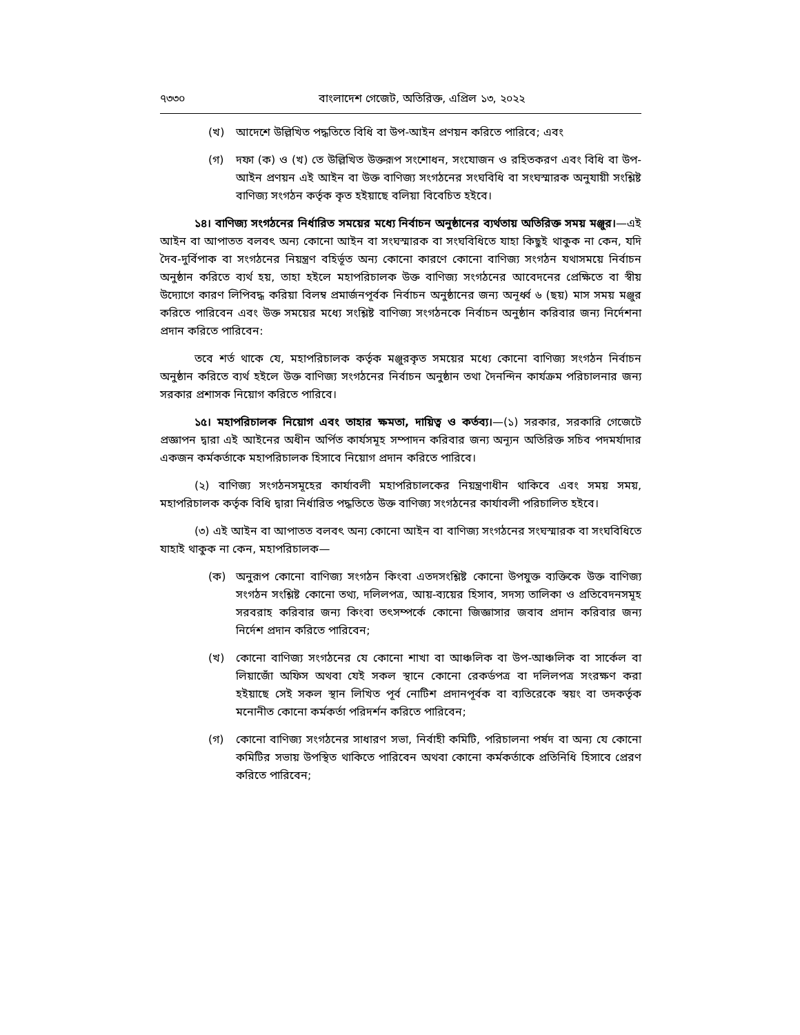৭৩৩০ বাংলাদেশ গেজেট, অতিরিক্ত, এপ্রিল ১৩, ২০২২
(খ) আদেশে উল্লিখিত পদ্ধতিতে বিধি বা উপ-আইন প্রণয়ন করিতে পারিবে; এবং
(গ) দফা (ক) ও (খ) তে উল্লিখিত উক্তরূপ সংশোধন, সংযোজন ও রহিতকরণ এবং বিধি বা উপ-আইন প্রণয়ন এই আইন বা উক্ত বাণিজ্য সংগঠনের সংঘবিধি বা সংঘস্মারক অনুযায়ী সংশ্লিষ্ট বাণিজ্য সংগঠন কর্তৃক কৃত হইয়াছে বলিয়া বিবেচিত হইবে।
১৪। বাণিজ্য সংগঠনের নির্ধারিত সময়ের মধ্যে নির্বাচন অনুষ্ঠানের ব্যর্থতায় অতিরিক্ত সময় মঞ্জুর।—এই আইন বা আপাতত বলবৎ অন্য কোনো আইন বা সংঘস্মারক বা সংঘবিধিতে যাহা কিছুই থাকুক না কেন, যদি দৈব-দুর্বিপাক বা সংগঠনের নিয়ন্ত্রণ বহির্ভূত অন্য কোনো কারণে কোনো বাণিজ্য সংগঠন যথাসময়ে নির্বাচন অনুষ্ঠান করিতে ব্যর্থ হয়, তাহা হইলে মহাপরিচালক উক্ত বাণিজ্য সংগঠনের আবেদনের প্রেক্ষিতে বা স্বীয় উদ্যোগে কারণ লিপিবদ্ধ করিয়া বিলম্ব প্রমার্জনপূর্বক নির্বাচন অনুষ্ঠানের জন্য অনূর্ধ্ব ৬ (ছয়) মাস সময় মঞ্জুর করিতে পারিবেন এবং উক্ত সময়ের মধ্যে সংশ্লিষ্ট বাণিজ্য সংগঠনকে নির্বাচন অনুষ্ঠান করিবার জন্য নির্দেশনা প্রদান করিতে পারিবেন:
তবে শর্ত থাকে যে, মহাপরিচালক কর্তৃক মঞ্জুরকৃত সময়ের মধ্যে কোনো বাণিজ্য সংগঠন নির্বাচন অনুষ্ঠান করিতে ব্যর্থ হইলে উক্ত বাণিজ্য সংগঠনের নির্বাচন অনুষ্ঠান তথা দৈনন্দিন কার্যক্রম পরিচালনার জন্য সরকার প্রশাসক নিয়োগ করিতে পারিবে।
১৫। মহাপরিচালক নিয়োগ এবং তাহার ক্ষমতা, দায়িত্ব ও কর্তব্য।—(১) সরকার, সরকারি গেজেটে প্রজ্ঞাপন দ্বারা এই আইনের অধীন অর্পিত কার্যসমূহ সম্পাদন করিবার জন্য অন্যূন অতিরিক্ত সচিব পদমর্যাদার একজন কর্মকর্তাকে মহাপরিচালক হিসাবে নিয়োগ প্রদান করিতে পারিবে।
(২) বাণিজ্য সংগঠনসমূহের কার্যাবলী মহাপরিচালকের নিয়ন্ত্রণাধীন থাকিবে এবং সময় সময়, মহাপরিচালক কর্তৃক বিধি দ্বারা নির্ধারিত পদ্ধতিতে উক্ত বাণিজ্য সংগঠনের কার্যাবলী পরিচালিত হইবে।
(৩) এই আইন বা আপাতত বলবৎ অন্য কোনো আইন বা বাণিজ্য সংগঠনের সংঘস্মারক বা সংঘবিধিতে যাহাই থাকুক না কেন, মহাপরিচালক—
(ক) অনুরূপ কোনো বাণিজ্য সংগঠন কিংবা এতদসংশ্লিষ্ট কোনো উপযুক্ত ব্যক্তিকে উক্ত বাণিজ্য সংগঠন সংশ্লিষ্ট কোনো তথ্য, দলিলপত্র, আয়-ব্যয়ের হিসাব, সদস্য তালিকা ও প্রতিবেদনসমূহ সরবরাহ করিবার জন্য কিংবা তৎসম্পর্কে কোনো জিজ্ঞাসার জবাব প্রদান করিবার জন্য নির্দেশ প্রদান করিতে পারিবেন;
(খ) কোনো বাণিজ্য সংগঠনের যে কোনো শাখা বা আঞ্চলিক বা উপ-আঞ্চলিক বা সার্কেল বা লিয়াজোঁ অফিস অথবা যেই সকল স্থানে কোনো রেকর্ডপত্র বা দলিলপত্র সংরক্ষণ করা হইয়াছে সেই সকল স্থান লিখিত পূর্ব নোটিশ প্রদানপূর্বক বা ব্যতিরেকে স্বয়ং বা তদকর্তৃক মনোনীত কোনো কর্মকর্তা পরিদর্শন করিতে পারিবেন;
(গ) কোনো বাণিজ্য সংগঠনের সাধারণ সভা, নির্বাহী কমিটি, পরিচালনা পর্ষদ বা অন্য যে কোনো কমিটির সভায় উপস্থিত থাকিতে পারিবেন অথবা কোনো কর্মকর্তাকে প্রতিনিধি হিসাবে প্রেরণ করিতে পারিবেন;